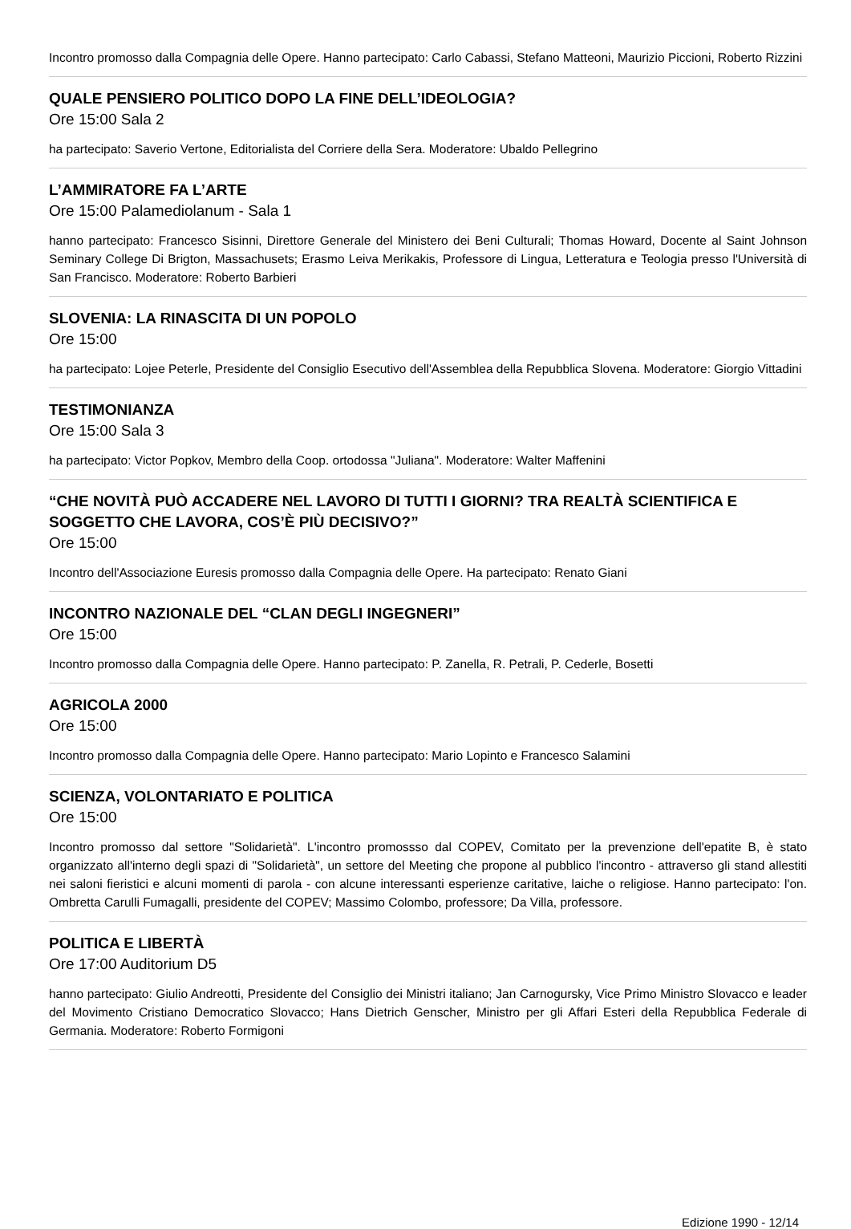Incontro promosso dalla Compagnia delle Opere. Hanno partecipato: Carlo Cabassi, Stefano Matteoni, Maurizio Piccioni, Roberto Rizzini
QUALE PENSIERO POLITICO DOPO LA FINE DELL’IDEOLOGIA?
Ore 15:00 Sala 2
ha partecipato: Saverio Vertone, Editorialista del Corriere della Sera. Moderatore: Ubaldo Pellegrino
L’AMMIRATORE FA L’ARTE
Ore 15:00 Palamediolanum - Sala 1
hanno partecipato: Francesco Sisinni, Direttore Generale del Ministero dei Beni Culturali; Thomas Howard, Docente al Saint Johnson Seminary College Di Brigton, Massachusets; Erasmo Leiva Merikakis, Professore di Lingua, Letteratura e Teologia presso l'Università di San Francisco. Moderatore: Roberto Barbieri
SLOVENIA: LA RINASCITA DI UN POPOLO
Ore 15:00
ha partecipato: Lojee Peterle, Presidente del Consiglio Esecutivo dell'Assemblea della Repubblica Slovena. Moderatore: Giorgio Vittadini
TESTIMONIANZA
Ore 15:00 Sala 3
ha partecipato: Victor Popkov, Membro della Coop. ortodossa "Juliana". Moderatore: Walter Maffenini
“CHE NOVITÀ PUÒ ACCADERE NEL LAVORO DI TUTTI I GIORNI? TRA REALTÀ SCIENTIFICA E SOGGETTO CHE LAVORA, COS’È PIÙ DECISIVO?”
Ore 15:00
Incontro dell'Associazione Euresis promosso dalla Compagnia delle Opere. Ha partecipato: Renato Giani
INCONTRO NAZIONALE DEL “CLAN DEGLI INGEGNERI”
Ore 15:00
Incontro promosso dalla Compagnia delle Opere. Hanno partecipato: P. Zanella, R. Petrali, P. Cederle, Bosetti
AGRICOLA 2000
Ore 15:00
Incontro promosso dalla Compagnia delle Opere. Hanno partecipato: Mario Lopinto e Francesco Salamini
SCIENZA, VOLONTARIATO E POLITICA
Ore 15:00
Incontro promosso dal settore "Solidarietà". L'incontro promossso dal COPEV, Comitato per la prevenzione dell'epatite B, è stato organizzato all'interno degli spazi di "Solidarietà", un settore del Meeting che propone al pubblico l'incontro - attraverso gli stand allestiti nei saloni fieristici e alcuni momenti di parola - con alcune interessanti esperienze caritative, laiche o religiose. Hanno partecipato: l'on. Ombretta Carulli Fumagalli, presidente del COPEV; Massimo Colombo, professore; Da Villa, professore.
POLITICA E LIBERTÀ
Ore 17:00 Auditorium D5
hanno partecipato: Giulio Andreotti, Presidente del Consiglio dei Ministri italiano; Jan Carnogursky, Vice Primo Ministro Slovacco e leader del Movimento Cristiano Democratico Slovacco; Hans Dietrich Genscher, Ministro per gli Affari Esteri della Repubblica Federale di Germania. Moderatore: Roberto Formigoni
Edizione 1990 - 12/14